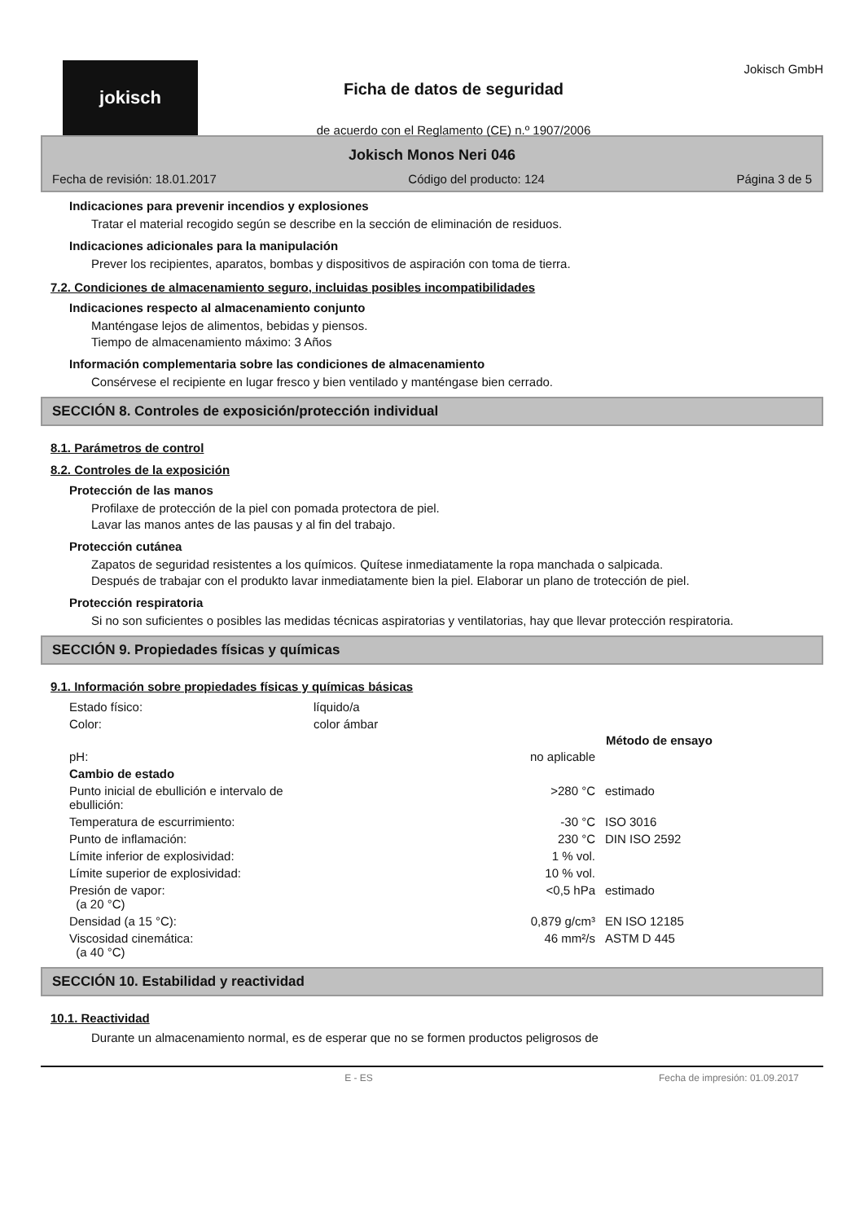jokisch
Ficha de datos de seguridad
de acuerdo con el Reglamento (CE) n.º 1907/2006
Jokisch GmbH
Jokisch Monos Neri 046
Fecha de revisión: 18.01.2017 Código del producto: 124 Página 3 de 5
Indicaciones para prevenir incendios y explosiones
Tratar el material recogido según se describe en la sección de eliminación de residuos.
Indicaciones adicionales para la manipulación
Prever los recipientes, aparatos, bombas y dispositivos de aspiración con toma de tierra.
7.2. Condiciones de almacenamiento seguro, incluidas posibles incompatibilidades
Indicaciones respecto al almacenamiento conjunto
Manténgase lejos de alimentos, bebidas y piensos.
Tiempo de almacenamiento máximo: 3 Años
Información complementaria sobre las condiciones de almacenamiento
Consérvese el recipiente en lugar fresco y bien ventilado y manténgase bien cerrado.
SECCIÓN 8. Controles de exposición/protección individual
8.1. Parámetros de control
8.2. Controles de la exposición
Protección de las manos
Profilaxe de protección de la piel con pomada protectora de piel.
Lavar las manos antes de las pausas y al fin del trabajo.
Protección cutánea
Zapatos de seguridad resistentes a los químicos. Quítese inmediatamente la ropa manchada o salpicada.
Después de trabajar con el produkto lavar inmediatamente bien la piel. Elaborar un plano de trotección de piel.
Protección respiratoria
Si no son suficientes o posibles las medidas técnicas aspiratorias y ventilatorias, hay que llevar protección respiratoria.
SECCIÓN 9. Propiedades físicas y químicas
9.1. Información sobre propiedades físicas y químicas básicas
| Estado físico: | líquido/a | | |
| Color: | color ámbar | | |
| | | | Método de ensayo |
| pH: | | no aplicable | |
| Cambio de estado | | | |
| Punto inicial de ebullición e intervalo de ebullición: | | >280 °C | estimado |
| Temperatura de escurrimiento: | | -30 °C | ISO 3016 |
| Punto de inflamación: | | 230 °C | DIN ISO 2592 |
| Límite inferior de explosividad: | | 1 % vol. | |
| Límite superior de explosividad: | | 10 % vol. | |
| Presión de vapor: (a 20 °C) | | <0,5 hPa | estimado |
| Densidad (a 15 °C): | | 0,879 g/cm³ | EN ISO 12185 |
| Viscosidad cinemática: (a 40 °C) | | 46 mm²/s | ASTM D 445 |
SECCIÓN 10. Estabilidad y reactividad
10.1. Reactividad
Durante un almacenamiento normal, es de esperar que no se formen productos peligrosos de
E - ES Fecha de impresión: 01.09.2017